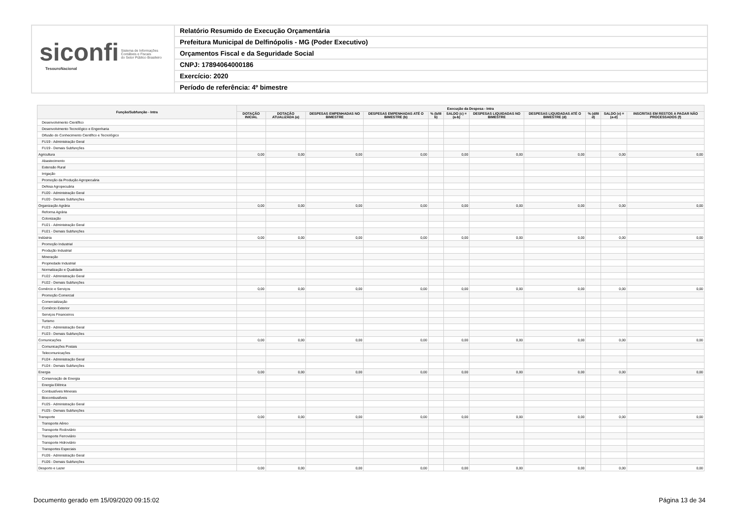siconfi Sistema de Informações
Contábeis e Fiscais
do Setor Público Brasileiro
TesouroNacional
Relatório Resumido de Execução Orçamentária
Prefeitura Municipal de Delfinópolis - MG (Poder Executivo)
Orçamentos Fiscal e da Seguridade Social
CNPJ: 17894064000186
Exercício: 2020
Período de referência: 4º bimestre
| Função/Subfunção - Intra | Execução da Despesa - Intra | | | | | | | | | | |
| --- | --- | --- | --- | --- | --- | --- | --- | --- | --- | --- | --- |
| | DOTAÇÃO INICIAL | DOTAÇÃO ATUALIZADA (a) | DESPESAS EMPENHADAS NO BIMESTRE | DESPESAS EMPENHADAS ATÉ O BIMESTRE (b) | % (b/III b) | SALDO (c) = (a-b) | DESPESAS LIQUIDADAS NO BIMESTRE | DESPESAS LIQUIDADAS ATÉ O BIMESTRE (d) | % (d/III d) | SALDO (e) = (a-d) | INSCRITAS EM RESTOS A PAGAR NÃO PROCESSADOS (f) |
| Desenvolvimento Científico | | | | | | | | | | | |
| Desenvolvimento Tecnológico e Engenharia | | | | | | | | | | | |
| Difusão do Conhecimento Científico e Tecnológico | | | | | | | | | | | |
| FU19 - Administração Geral | | | | | | | | | | | |
| FU19 - Demais Subfunções | | | | | | | | | | | |
| Agricultura | 0,00 | 0,00 | 0,00 | 0,00 | | 0,00 | 0,00 | 0,00 | | 0,00 | 0,00 |
| Abastecimento | | | | | | | | | | | |
| Extensão Rural | | | | | | | | | | | |
| Irrigação | | | | | | | | | | | |
| Promoção da Produção Agropecuária | | | | | | | | | | | |
| Defesa Agropecuária | | | | | | | | | | | |
| FU20 - Administração Geral | | | | | | | | | | | |
| FU20 - Demais Subfunções | | | | | | | | | | | |
| Organização Agrária | 0,00 | 0,00 | 0,00 | 0,00 | | 0,00 | 0,00 | 0,00 | | 0,00 | 0,00 |
| Reforma Agrária | | | | | | | | | | | |
| Colonização | | | | | | | | | | | |
| FU21 - Administração Geral | | | | | | | | | | | |
| FU21 - Demais Subfunções | | | | | | | | | | | |
| Indústria | 0,00 | 0,00 | 0,00 | 0,00 | | 0,00 | 0,00 | 0,00 | | 0,00 | 0,00 |
| Promoção Industrial | | | | | | | | | | | |
| Produção Industrial | | | | | | | | | | | |
| Mineração | | | | | | | | | | | |
| Propriedade Industrial | | | | | | | | | | | |
| Normalização e Qualidade | | | | | | | | | | | |
| FU22 - Administração Geral | | | | | | | | | | | |
| FU22 - Demais Subfunções | | | | | | | | | | | |
| Comércio e Serviços | 0,00 | 0,00 | 0,00 | 0,00 | | 0,00 | 0,00 | 0,00 | | 0,00 | 0,00 |
| Promoção Comercial | | | | | | | | | | | |
| Comercialização | | | | | | | | | | | |
| Comércio Exterior | | | | | | | | | | | |
| Serviços Financeiros | | | | | | | | | | | |
| Turismo | | | | | | | | | | | |
| FU23 - Administração Geral | | | | | | | | | | | |
| FU23 - Demais Subfunções | | | | | | | | | | | |
| Comunicações | 0,00 | 0,00 | 0,00 | 0,00 | | 0,00 | 0,00 | 0,00 | | 0,00 | 0,00 |
| Comunicações Postais | | | | | | | | | | | |
| Telecomunicações | | | | | | | | | | | |
| FU24 - Administração Geral | | | | | | | | | | | |
| FU24 - Demais Subfunções | | | | | | | | | | | |
| Energia | 0,00 | 0,00 | 0,00 | 0,00 | | 0,00 | 0,00 | 0,00 | | 0,00 | 0,00 |
| Conservação de Energia | | | | | | | | | | | |
| Energia Elétrica | | | | | | | | | | | |
| Combustíveis Minerais | | | | | | | | | | | |
| Biocombustíveis | | | | | | | | | | | |
| FU25 - Administração Geral | | | | | | | | | | | |
| FU25 - Demais Subfunções | | | | | | | | | | | |
| Transporte | 0,00 | 0,00 | 0,00 | 0,00 | | 0,00 | 0,00 | 0,00 | | 0,00 | 0,00 |
| Transporte Aéreo | | | | | | | | | | | |
| Transporte Rodoviário | | | | | | | | | | | |
| Transporte Ferroviário | | | | | | | | | | | |
| Transporte Hidroviário | | | | | | | | | | | |
| Transportes Especiais | | | | | | | | | | | |
| FU26 - Administração Geral | | | | | | | | | | | |
| FU26 - Demais Subfunções | | | | | | | | | | | |
| Desporto e Lazer | 0,00 | 0,00 | 0,00 | 0,00 | | 0,00 | 0,00 | 0,00 | | 0,00 | 0,00 |
Documento gerado em 15/09/2020 09:15:02 Página 13 de 34